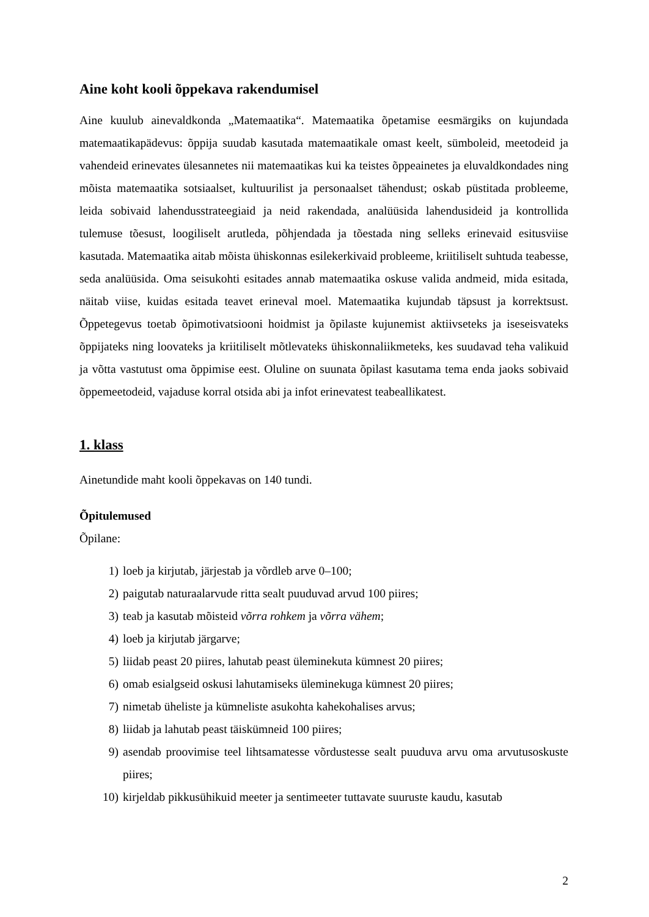Aine koht kooli õppekava rakendumisel
Aine kuulub ainevaldkonda „Matemaatika“. Matemaatika õpetamise eesmärgiks on kujundada matemaatikapädevus: õppija suudab kasutada matemaatikale omast keelt, sümboleid, meetodeid ja vahendeid erinevates ülesannetes nii matemaatikas kui ka teistes õppeainetes ja eluvaldkondades ning mõista matemaatika sotsiaalset, kultuurilist ja personaalset tähendust; oskab püstitada probleeme, leida sobivaid lahendusstrateegiaid ja neid rakendada, analüüsida lahendusideid ja kontrollida tulemuse tõesust, loogiliselt arutleda, põhjendada ja tõestada ning selleks erinevaid esitusviise kasutada. Matemaatika aitab mõista ühiskonnas esilekerkivaid probleeme, kriitiliselt suhtuda teabesse, seda analüüsida. Oma seisukohti esitades annab matemaatika oskuse valida andmeid, mida esitada, näitab viise, kuidas esitada teavet erineval moel. Matemaatika kujundab täpsust ja korrektsust. Õppetegevus toetab õpimotivatsiooni hoidmist ja õpilaste kujunemist aktiivseteks ja iseseisvateks õppijateks ning loovateks ja kriitiliselt mõtlevateks ühiskonnaliikmeteks, kes suudavad teha valikuid ja võtta vastutust oma õppimise eest. Oluline on suunata õpilast kasutama tema enda jaoks sobivaid õppemeetodeid, vajaduse korral otsida abi ja infot erinevatest teabeallikatest.
1. klass
Ainetundide maht kooli õppekavas on 140 tundi.
Õpitulemused
Õpilane:
1) loeb ja kirjutab, järjestab ja võrdleb arve 0–100;
2) paigutab naturaalarvude ritta sealt puuduvad arvud 100 piires;
3) teab ja kasutab mõisteid võrra rohkem ja võrra vähem;
4) loeb ja kirjutab järgarve;
5) liidab peast 20 piires, lahutab peast üleminekuta kümnest 20 piires;
6) omab esialgseid oskusi lahutamiseks üleminekuga kümnest 20 piires;
7) nimetab üheliste ja kümneliste asukohta kahekohalises arvus;
8) liidab ja lahutab peast täiskümneid 100 piires;
9) asendab proovimise teel lihtsamatesse võrdustesse sealt puuduva arvu oma arvutusoskuste piires;
10) kirjeldab pikkusühikuid meeter ja sentimeeter tuttavate suuruste kaudu, kasutab
2